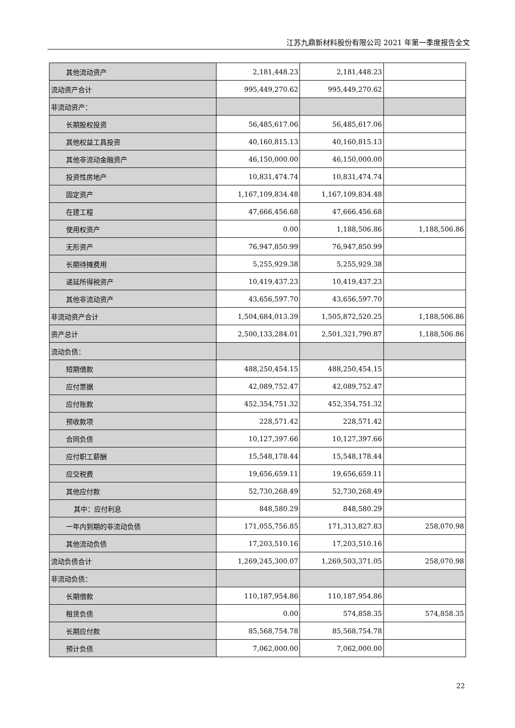江苏九鼎新材料股份有限公司 2021 年第一季度报告全文
| 其他流动资产 | 2,181,448.23 | 2,181,448.23 | |
| 流动资产合计 | 995,449,270.62 | 995,449,270.62 | |
| 非流动资产： | | | |
| 长期股权投资 | 56,485,617.06 | 56,485,617.06 | |
| 其他权益工具投资 | 40,160,815.13 | 40,160,815.13 | |
| 其他非流动金融资产 | 46,150,000.00 | 46,150,000.00 | |
| 投资性房地产 | 10,831,474.74 | 10,831,474.74 | |
| 固定资产 | 1,167,109,834.48 | 1,167,109,834.48 | |
| 在建工程 | 47,666,456.68 | 47,666,456.68 | |
| 使用权资产 | 0.00 | 1,188,506.86 | 1,188,506.86 |
| 无形资产 | 76,947,850.99 | 76,947,850.99 | |
| 长期待摊费用 | 5,255,929.38 | 5,255,929.38 | |
| 递延所得税资产 | 10,419,437.23 | 10,419,437.23 | |
| 其他非流动资产 | 43,656,597.70 | 43,656,597.70 | |
| 非流动资产合计 | 1,504,684,013.39 | 1,505,872,520.25 | 1,188,506.86 |
| 资产总计 | 2,500,133,284.01 | 2,501,321,790.87 | 1,188,506.86 |
| 流动负债： | | | |
| 短期借款 | 488,250,454.15 | 488,250,454.15 | |
| 应付票据 | 42,089,752.47 | 42,089,752.47 | |
| 应付账款 | 452,354,751.32 | 452,354,751.32 | |
| 预收款项 | 228,571.42 | 228,571.42 | |
| 合同负债 | 10,127,397.66 | 10,127,397.66 | |
| 应付职工薪酬 | 15,548,178.44 | 15,548,178.44 | |
| 应交税费 | 19,656,659.11 | 19,656,659.11 | |
| 其他应付款 | 52,730,268.49 | 52,730,268.49 | |
| 其中：应付利息 | 848,580.29 | 848,580.29 | |
| 一年内到期的非流动负债 | 171,055,756.85 | 171,313,827.83 | 258,070.98 |
| 其他流动负债 | 17,203,510.16 | 17,203,510.16 | |
| 流动负债合计 | 1,269,245,300.07 | 1,269,503,371.05 | 258,070.98 |
| 非流动负债： | | | |
| 长期借款 | 110,187,954.86 | 110,187,954.86 | |
| 租赁负债 | 0.00 | 574,858.35 | 574,858.35 |
| 长期应付款 | 85,568,754.78 | 85,568,754.78 | |
| 预计负债 | 7,062,000.00 | 7,062,000.00 | |
22